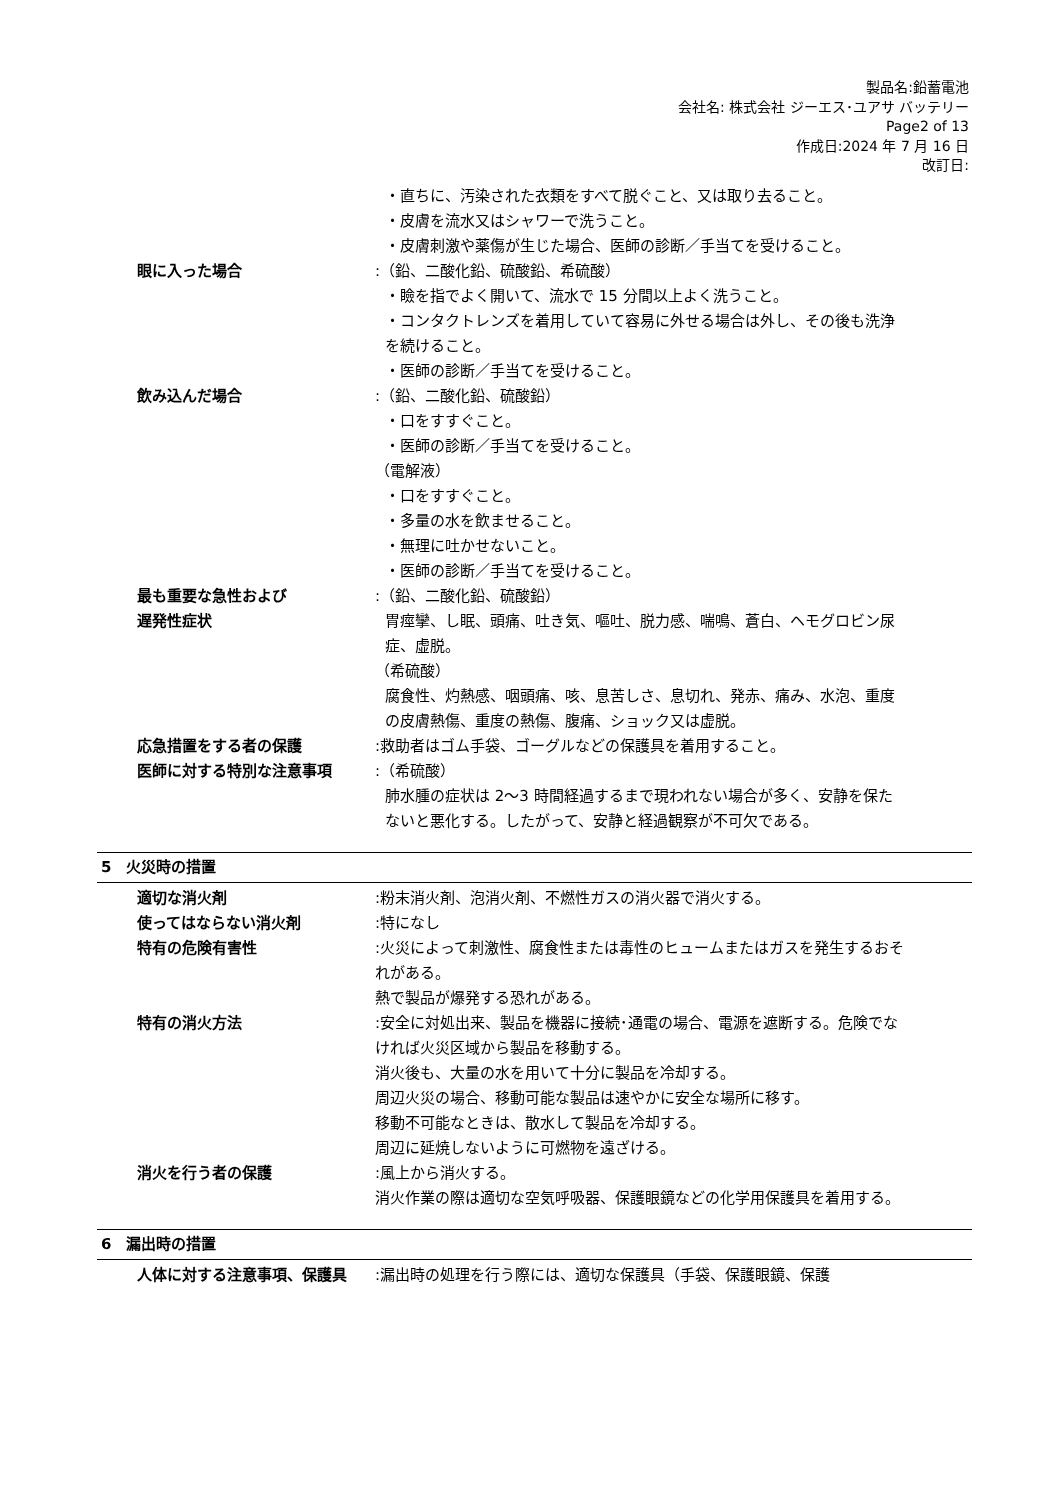製品名:鉛蓄電池
会社名: 株式会社 ジーエス･ユアサ バッテリー
Page2 of 13
作成日:2024 年 7 月 16 日
改訂日:
・直ちに、汚染された衣類をすべて脱ぐこと、又は取り去ること。
・皮膚を流水又はシャワーで洗うこと。
・皮膚刺激や薬傷が生じた場合、医師の診断／手当てを受けること。
眼に入った場合 :（鉛、二酸化鉛、硫酸鉛、希硫酸）
・瞼を指でよく開いて、流水で 15 分間以上よく洗うこと。
・コンタクトレンズを着用していて容易に外せる場合は外し、その後も洗浄を続けること。
・医師の診断／手当てを受けること。
飲み込んだ場合 :（鉛、二酸化鉛、硫酸鉛）
・口をすすぐこと。
・医師の診断／手当てを受けること。
（電解液）
・口をすすぐこと。
・多量の水を飲ませること。
・無理に吐かせないこと。
・医師の診断／手当てを受けること。
最も重要な急性および
遅発性症状
:（鉛、二酸化鉛、硫酸鉛）
胃痙攣、し眠、頭痛、吐き気、嘔吐、脱力感、喘鳴、蒼白、ヘモグロビン尿症、虚脱。
（希硫酸）
腐食性、灼熱感、咽頭痛、咳、息苦しさ、息切れ、発赤、痛み、水泡、重度の皮膚熱傷、重度の熱傷、腹痛、ショック又は虚脱。
応急措置をする者の保護 :救助者はゴム手袋、ゴーグルなどの保護具を着用すること。
医師に対する特別な注意事項 :（希硫酸）
肺水腫の症状は 2～3 時間経過するまで現われない場合が多く、安静を保たないと悪化する。したがって、安静と経過観察が不可欠である。
5　火災時の措置
適切な消火剤 :粉末消火剤、泡消火剤、不燃性ガスの消火器で消火する。
使ってはならない消火剤 :特になし
特有の危険有害性 :火災によって刺激性、腐食性または毒性のヒュームまたはガスを発生するおそれがある。
熱で製品が爆発する恐れがある。
特有の消火方法 :安全に対処出来、製品を機器に接続･通電の場合、電源を遮断する。危険でなければ火災区域から製品を移動する。
消火後も、大量の水を用いて十分に製品を冷却する。
周辺火災の場合、移動可能な製品は速やかに安全な場所に移す。
移動不可能なときは、散水して製品を冷却する。
周辺に延焼しないように可燃物を遠ざける。
消火を行う者の保護 :風上から消火する。
消火作業の際は適切な空気呼吸器、保護眼鏡などの化学用保護具を着用する。
6　漏出時の措置
人体に対する注意事項、保護具 :漏出時の処理を行う際には、適切な保護具（手袋、保護眼鏡、保護